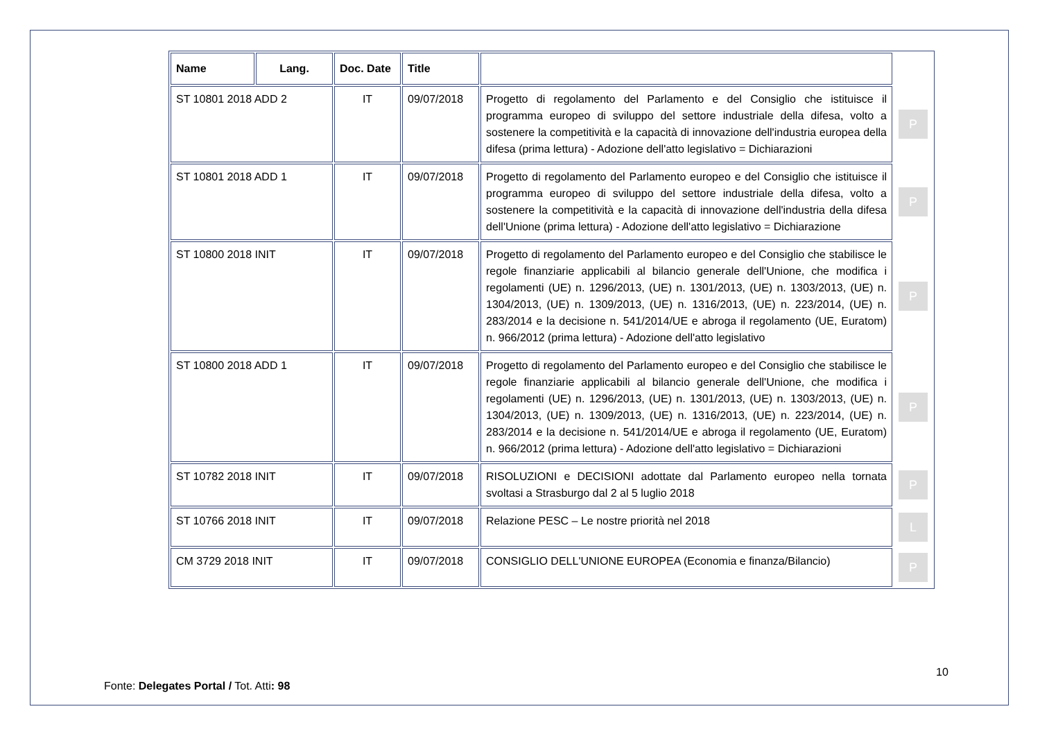| Name | Lang. | Doc. Date | Title | | |
| --- | --- | --- | --- | --- | --- |
| ST 10801 2018 ADD 2 | | IT | 09/07/2018 | Progetto di regolamento del Parlamento e del Consiglio che istituisce il programma europeo di sviluppo del settore industriale della difesa, volto a sostenere la competitività e la capacità di innovazione dell'industria europea della difesa (prima lettura) - Adozione dell'atto legislativo = Dichiarazioni | P |
| ST 10801 2018 ADD 1 | | IT | 09/07/2018 | Progetto di regolamento del Parlamento europeo e del Consiglio che istituisce il programma europeo di sviluppo del settore industriale della difesa, volto a sostenere la competitività e la capacità di innovazione dell'industria della difesa dell'Unione (prima lettura) - Adozione dell'atto legislativo = Dichiarazione | P |
| ST 10800 2018 INIT | | IT | 09/07/2018 | Progetto di regolamento del Parlamento europeo e del Consiglio che stabilisce le regole finanziarie applicabili al bilancio generale dell'Unione, che modifica i regolamenti (UE) n. 1296/2013, (UE) n. 1301/2013, (UE) n. 1303/2013, (UE) n. 1304/2013, (UE) n. 1309/2013, (UE) n. 1316/2013, (UE) n. 223/2014, (UE) n. 283/2014 e la decisione n. 541/2014/UE e abroga il regolamento (UE, Euratom) n. 966/2012 (prima lettura) - Adozione dell'atto legislativo | P |
| ST 10800 2018 ADD 1 | | IT | 09/07/2018 | Progetto di regolamento del Parlamento europeo e del Consiglio che stabilisce le regole finanziarie applicabili al bilancio generale dell'Unione, che modifica i regolamenti (UE) n. 1296/2013, (UE) n. 1301/2013, (UE) n. 1303/2013, (UE) n. 1304/2013, (UE) n. 1309/2013, (UE) n. 1316/2013, (UE) n. 223/2014, (UE) n. 283/2014 e la decisione n. 541/2014/UE e abroga il regolamento (UE, Euratom) n. 966/2012 (prima lettura) - Adozione dell'atto legislativo = Dichiarazioni | P |
| ST 10782 2018 INIT | | IT | 09/07/2018 | RISOLUZIONI e DECISIONI adottate dal Parlamento europeo nella tornata svoltasi a Strasburgo dal 2 al 5 luglio 2018 | P |
| ST 10766 2018 INIT | | IT | 09/07/2018 | Relazione PESC – Le nostre priorità nel 2018 | L |
| CM 3729 2018 INIT | | IT | 09/07/2018 | CONSIGLIO DELL'UNIONE EUROPEA (Economia e finanza/Bilancio) | P |
10
Fonte: Delegates Portal / Tot. Atti: 98